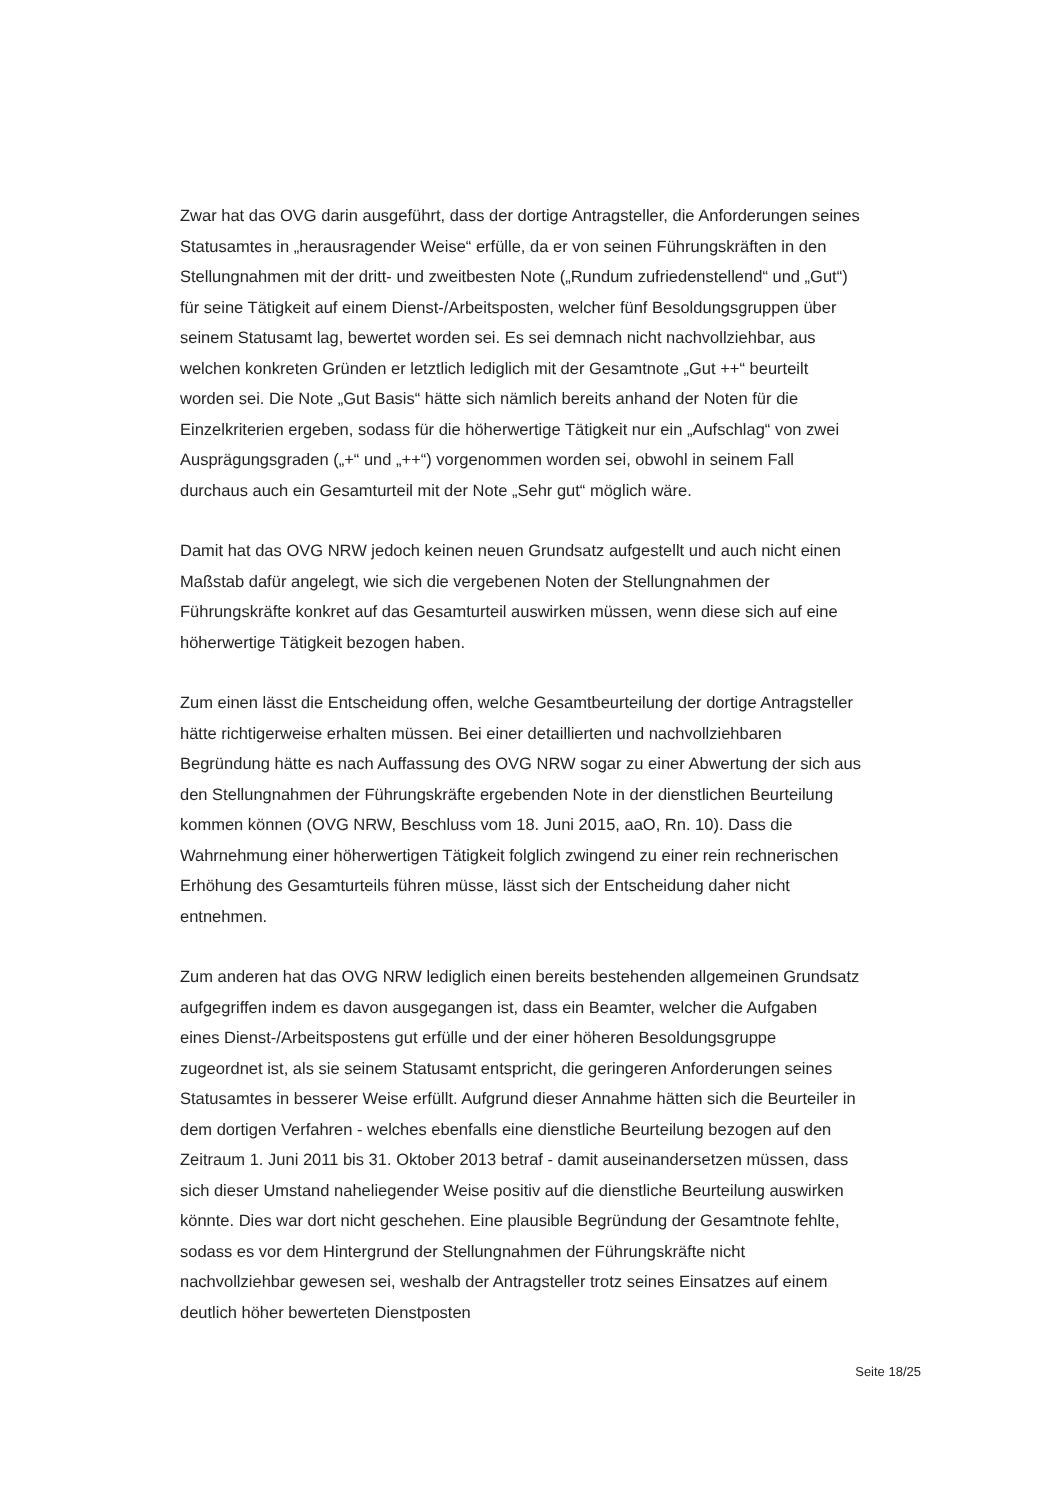Zwar hat das OVG darin ausgeführt, dass der dortige Antragsteller, die Anforderungen seines Statusamtes in „herausragender Weise“ erfülle, da er von seinen Führungskräften in den Stellungnahmen mit der dritt- und zweitbesten Note („Rundum zufriedenstellend“ und „Gut“) für seine Tätigkeit auf einem Dienst-/Arbeitsposten, welcher fünf Besoldungsgruppen über seinem Statusamt lag, bewertet worden sei. Es sei demnach nicht nachvollziehbar, aus welchen konkreten Gründen er letztlich lediglich mit der Gesamtnote „Gut ++“ beurteilt worden sei. Die Note „Gut Basis“ hätte sich nämlich bereits anhand der Noten für die Einzelkriterien ergeben, sodass für die höherwertige Tätigkeit nur ein „Aufschlag“ von zwei Ausprägungsgraden („+“ und „++“) vorgenommen worden sei, obwohl in seinem Fall durchaus auch ein Gesamturteil mit der Note „Sehr gut“ möglich wäre.
Damit hat das OVG NRW jedoch keinen neuen Grundsatz aufgestellt und auch nicht einen Maßstab dafür angelegt, wie sich die vergebenen Noten der Stellungnahmen der Führungskräfte konkret auf das Gesamturteil auswirken müssen, wenn diese sich auf eine höherwertige Tätigkeit bezogen haben.
Zum einen lässt die Entscheidung offen, welche Gesamtbeurteilung der dortige Antragsteller hätte richtigerweise erhalten müssen. Bei einer detaillierten und nachvollziehbaren Begründung hätte es nach Auffassung des OVG NRW sogar zu einer Abwertung der sich aus den Stellungnahmen der Führungskräfte ergebenden Note in der dienstlichen Beurteilung kommen können (OVG NRW, Beschluss vom 18. Juni 2015, aaO, Rn. 10). Dass die Wahrnehmung einer höherwertigen Tätigkeit folglich zwingend zu einer rein rechnerischen Erhöhung des Gesamturteils führen müsse, lässt sich der Entscheidung daher nicht entnehmen.
Zum anderen hat das OVG NRW lediglich einen bereits bestehenden allgemeinen Grundsatz aufgegriffen indem es davon ausgegangen ist, dass ein Beamter, welcher die Aufgaben eines Dienst-/Arbeitspostens gut erfülle und der einer höheren Besoldungsgruppe zugeordnet ist, als sie seinem Statusamt entspricht, die geringeren Anforderungen seines Statusamtes in besserer Weise erfüllt. Aufgrund dieser Annahme hätten sich die Beurteiler in dem dortigen Verfahren - welches ebenfalls eine dienstliche Beurteilung bezogen auf den Zeitraum 1. Juni 2011 bis 31. Oktober 2013 betraf - damit auseinandersetzen müssen, dass sich dieser Umstand naheliegender Weise positiv auf die dienstliche Beurteilung auswirken könnte. Dies war dort nicht geschehen. Eine plausible Begründung der Gesamtnote fehlte, sodass es vor dem Hintergrund der Stellungnahmen der Führungskräfte nicht nachvollziehbar gewesen sei, weshalb der Antragsteller trotz seines Einsatzes auf einem deutlich höher bewerteten Dienstposten
Seite 18/25